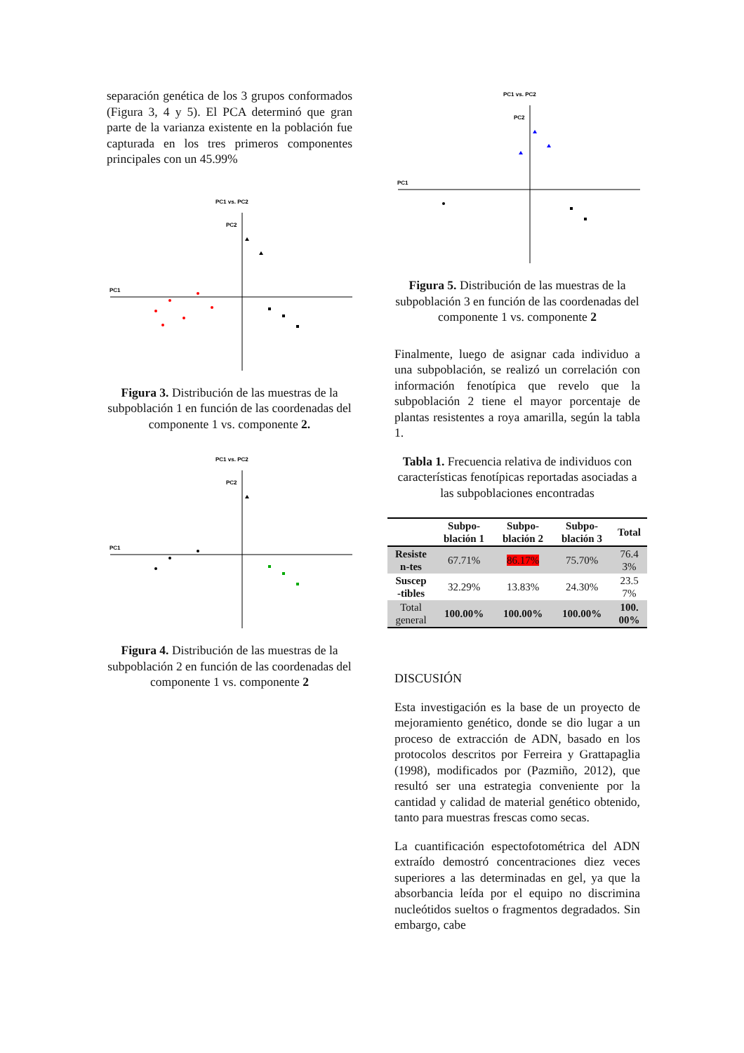separación genética de los 3 grupos conformados (Figura 3, 4 y 5). El PCA determinó que gran parte de la varianza existente en la población fue capturada en los tres primeros componentes principales con un 45.99%
PC1 vs. PC2
PC2
PC1
Figura 3. Distribución de las muestras de la subpoblación 1 en función de las coordenadas del componente 1 vs. componente 2.
PC1 vs. PC2
PC2
PC1
Figura 4. Distribución de las muestras de la subpoblación 2 en función de las coordenadas del componente 1 vs. componente 2
PC1 vs. PC2
PC2
PC1
Figura 5. Distribución de las muestras de la subpoblación 3 en función de las coordenadas del componente 1 vs. componente 2
Finalmente, luego de asignar cada individuo a una subpoblación, se realizó un correlación con información fenotípica que revelo que la subpoblación 2 tiene el mayor porcentaje de plantas resistentes a roya amarilla, según la tabla 1.
Tabla 1. Frecuencia relativa de individuos con características fenotípicas reportadas asociadas a las subpoblaciones encontradas
| | Subpo- blación 1 | Subpo- blación 2 | Subpo- blación 3 | Total |
| --- | --- | --- | --- | --- |
| Resiste n-tes | 67.71% | 86.17% | 75.70% | 76.4 3% |
| Suscep -tibles | 32.29% | 13.83% | 24.30% | 23.5 7% |
| Total general | 100.00% | 100.00% | 100.00% | 100. 00% |
DISCUSIÓN
Esta investigación es la base de un proyecto de mejoramiento genético, donde se dio lugar a un proceso de extracción de ADN, basado en los protocolos descritos por Ferreira y Grattapaglia (1998), modificados por (Pazmiño, 2012), que resultó ser una estrategia conveniente por la cantidad y calidad de material genético obtenido, tanto para muestras frescas como secas.
La cuantificación espectofotométrica del ADN extraído demostró concentraciones diez veces superiores a las determinadas en gel, ya que la absorbancia leída por el equipo no discrimina nucleótidos sueltos o fragmentos degradados. Sin embargo, cabe